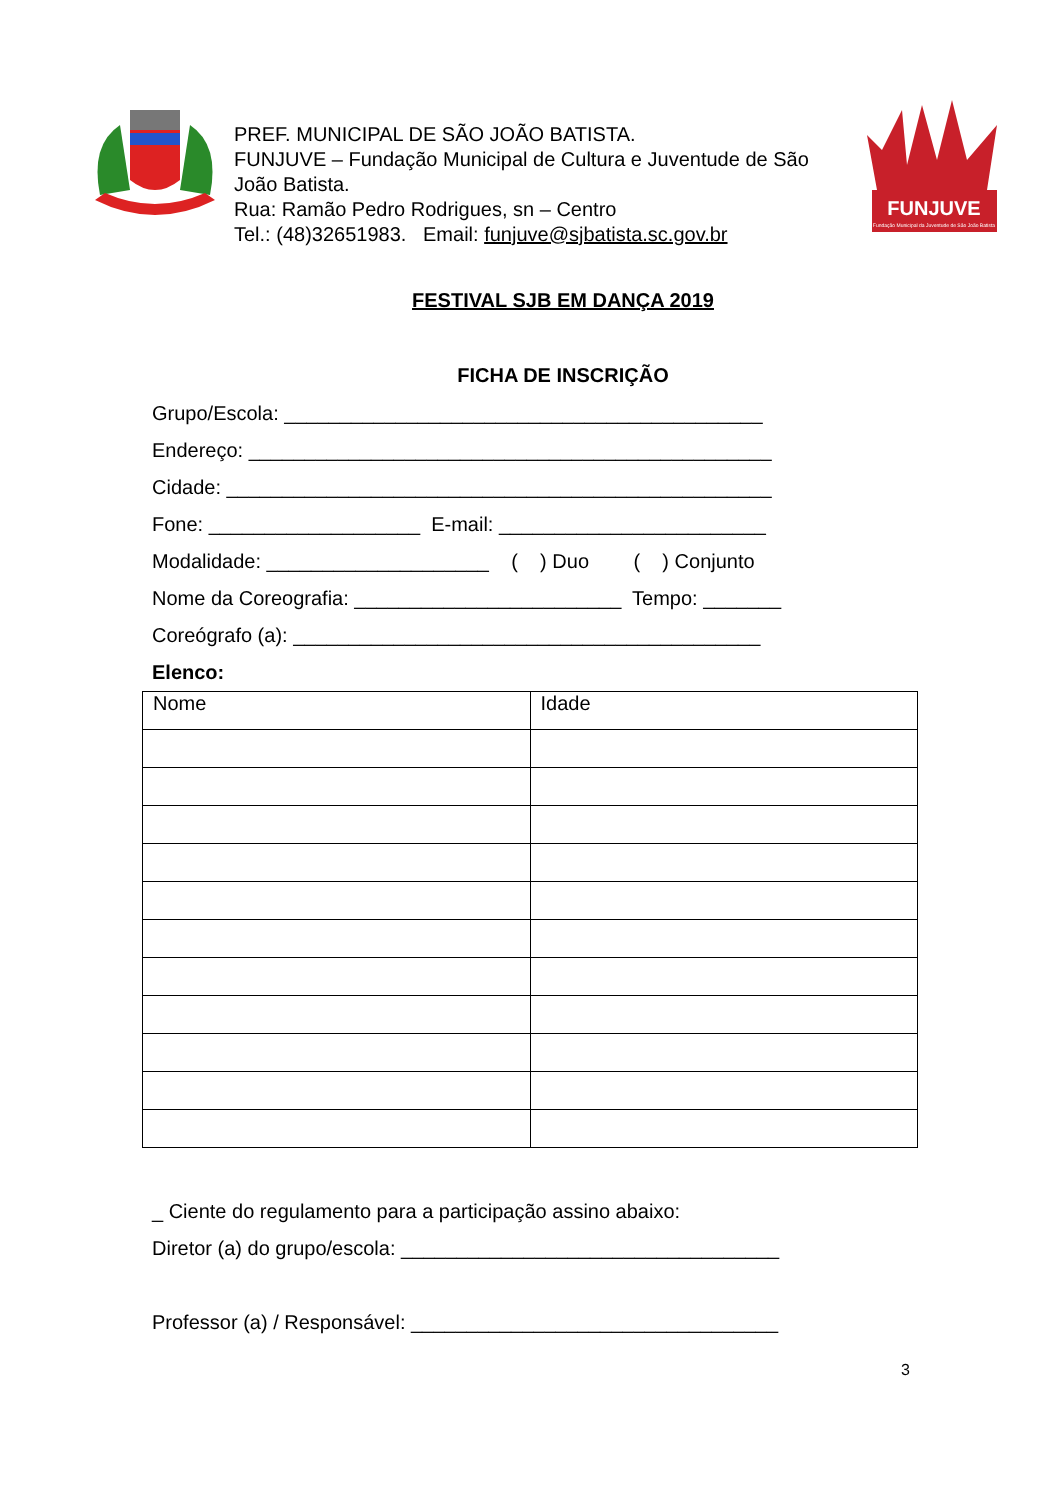PREF. MUNICIPAL DE SÃO JOÃO BATISTA.
FUNJUVE – Fundação Municipal de Cultura e Juventude de São João Batista.
Rua: Ramão Pedro Rodrigues, sn – Centro
Tel.: (48)32651983. Email: funjuve@sjbatista.sc.gov.br
FUNJUVE
Fundação Municipal da Juventude de São João Batista
FESTIVAL SJB EM DANÇA 2019
FICHA DE INSCRIÇÃO
Grupo/Escola: ___________________________________________
Endereço: _______________________________________________
Cidade: _________________________________________________
Fone: ___________________ E-mail: ________________________
Modalidade: ____________________ ( ) Duo ( ) Conjunto
Nome da Coreografia: ________________________ Tempo: _______
Coreógrafo (a): __________________________________________
Elenco:
| Nome | Idade |
_ Ciente do regulamento para a participação assino abaixo:
Diretor (a) do grupo/escola: __________________________________
Professor (a) / Responsável: _________________________________
3